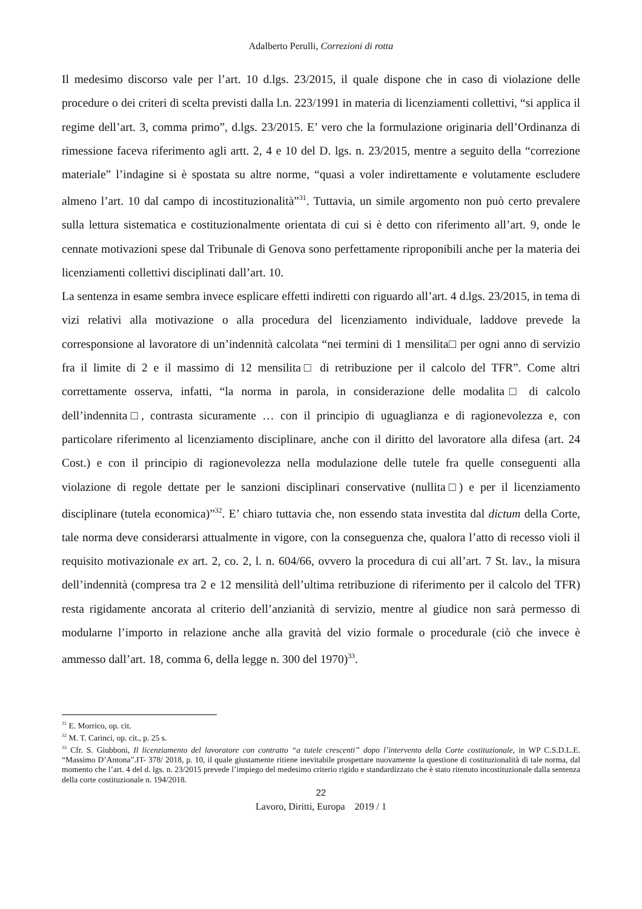Adalberto Perulli, Correzioni di rotta
Il medesimo discorso vale per l’art. 10 d.lgs. 23/2015, il quale dispone che in caso di violazione delle procedure o dei criteri di scelta previsti dalla l.n. 223/1991 in materia di licenziamenti collettivi, “si applica il regime dell’art. 3, comma primo”, d.lgs. 23/2015. E’ vero che la formulazione originaria dell’Ordinanza di rimessione faceva riferimento agli artt. 2, 4 e 10 del D. lgs. n. 23/2015, mentre a seguito della “correzione materiale” l’indagine si è spostata su altre norme, “quasi a voler indirettamente e volutamente escludere almeno l’art. 10 dal campo di incostituzionalità”<sup>31</sup>. Tuttavia, un simile argomento non può certo prevalere sulla lettura sistematica e costituzionalmente orientata di cui si è detto con riferimento all’art. 9, onde le cennate motivazioni spese dal Tribunale di Genova sono perfettamente riproponibili anche per la materia dei licenziamenti collettivi disciplinati dall’art. 10.
La sentenza in esame sembra invece esplicare effetti indiretti con riguardo all’art. 4 d.lgs. 23/2015, in tema di vizi relativi alla motivazione o alla procedura del licenziamento individuale, laddove prevede la corresponsione al lavoratore di un’indennità calcolata “nei termini di 1 mensilita□ per ogni anno di servizio fra il limite di 2 e il massimo di 12 mensilita□ di retribuzione per il calcolo del TFR”. Come altri correttamente osserva, infatti, “la norma in parola, in considerazione delle modalita□ di calcolo dell’indennita□, contrasta sicuramente … con il principio di uguaglianza e di ragionevolezza e, con particolare riferimento al licenziamento disciplinare, anche con il diritto del lavoratore alla difesa (art. 24 Cost.) e con il principio di ragionevolezza nella modulazione delle tutele fra quelle conseguenti alla violazione di regole dettate per le sanzioni disciplinari conservative (nullita□) e per il licenziamento disciplinare (tutela economica)”<sup>32</sup>. E’ chiaro tuttavia che, non essendo stata investita dal dictum della Corte, tale norma deve considerarsi attualmente in vigore, con la conseguenza che, qualora l’atto di recesso violi il requisito motivazionale ex art. 2, co. 2, l. n. 604/66, ovvero la procedura di cui all’art. 7 St. lav., la misura dell’indennità (compresa tra 2 e 12 mensilità dell’ultima retribuzione di riferimento per il calcolo del TFR) resta rigidamente ancorata al criterio dell’anzianità di servizio, mentre al giudice non sarà permesso di modularne l’importo in relazione anche alla gravità del vizio formale o procedurale (ciò che invece è ammesso dall’art. 18, comma 6, della legge n. 300 del 1970)<sup>33</sup>.
<sup>31</sup> E. Morrico, op. cit.
<sup>32</sup> M. T. Carinci, op. cit., p. 25 s.
<sup>33</sup> Cfr. S. Giubboni, Il licenziamento del lavoratore con contratto “a tutele crescenti” dopo l’intervento della Corte costituzionale, in WP C.S.D.L.E. “Massimo D’Antona”.IT- 378/ 2018, p. 10, il quale giustamente ritiene inevitabile prospettare nuovamente la questione di costituzionalità di tale norma, dal momento che l’art. 4 del d. lgs. n. 23/2015 prevede l’impiego del medesimo criterio rigido e standardizzato che è stato ritenuto incostituzionale dalla sentenza della corte costituzionale n. 194/2018.
22
Lavoro, Diritti, Europa 2019 / 1